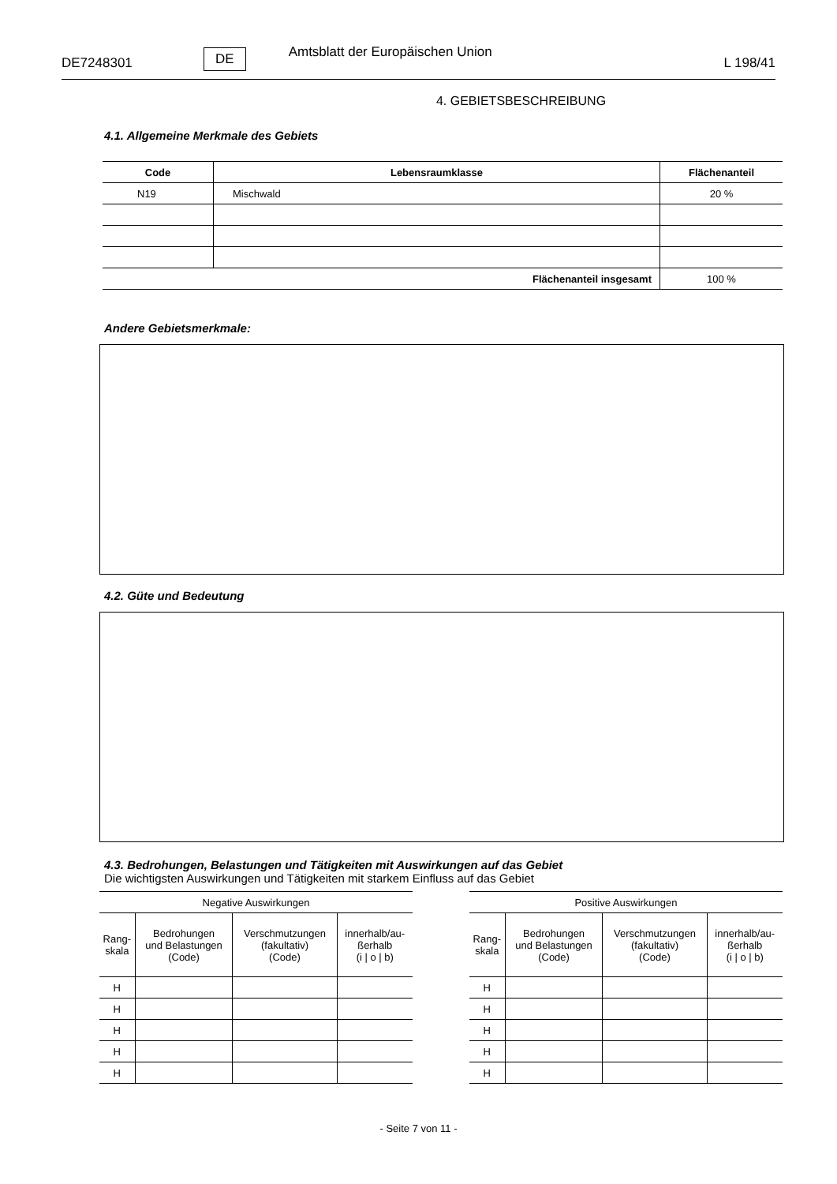DE7248301 DE Amtsblatt der Europäischen Union L 198/41
4. GEBIETSBESCHREIBUNG
4.1. Allgemeine Merkmale des Gebiets
| Code | Lebensraumklasse | Flächenanteil |
| --- | --- | --- |
| N19 | Mischwald | 20 % |
| Flächenanteil insgesamt | | 100 % |
Andere Gebietsmerkmale:
4.2. Güte und Bedeutung
4.3. Bedrohungen, Belastungen und Tätigkeiten mit Auswirkungen auf das Gebiet
Die wichtigsten Auswirkungen und Tätigkeiten mit starkem Einfluss auf das Gebiet
| Negative Auswirkungen | | | |
| --- | --- | --- | --- |
| Rang- skala | Bedrohungen und Belastungen (Code) | Verschmutzungen (fakultativ) (Code) | innerhalb/au- ßerhalb (i / o / b) |
| H | | | |
| H | | | |
| H | | | |
| H | | | |
| H | | | |
| Positive Auswirkungen | | | |
| --- | --- | --- | --- |
| Rang- skala | Bedrohungen und Belastungen (Code) | Verschmutzungen (fakultativ) (Code) | innerhalb/au- ßerhalb (i / o / b) |
| H | | | |
| H | | | |
| H | | | |
| H | | | |
| H | | | |
- Seite 7 von 11 -